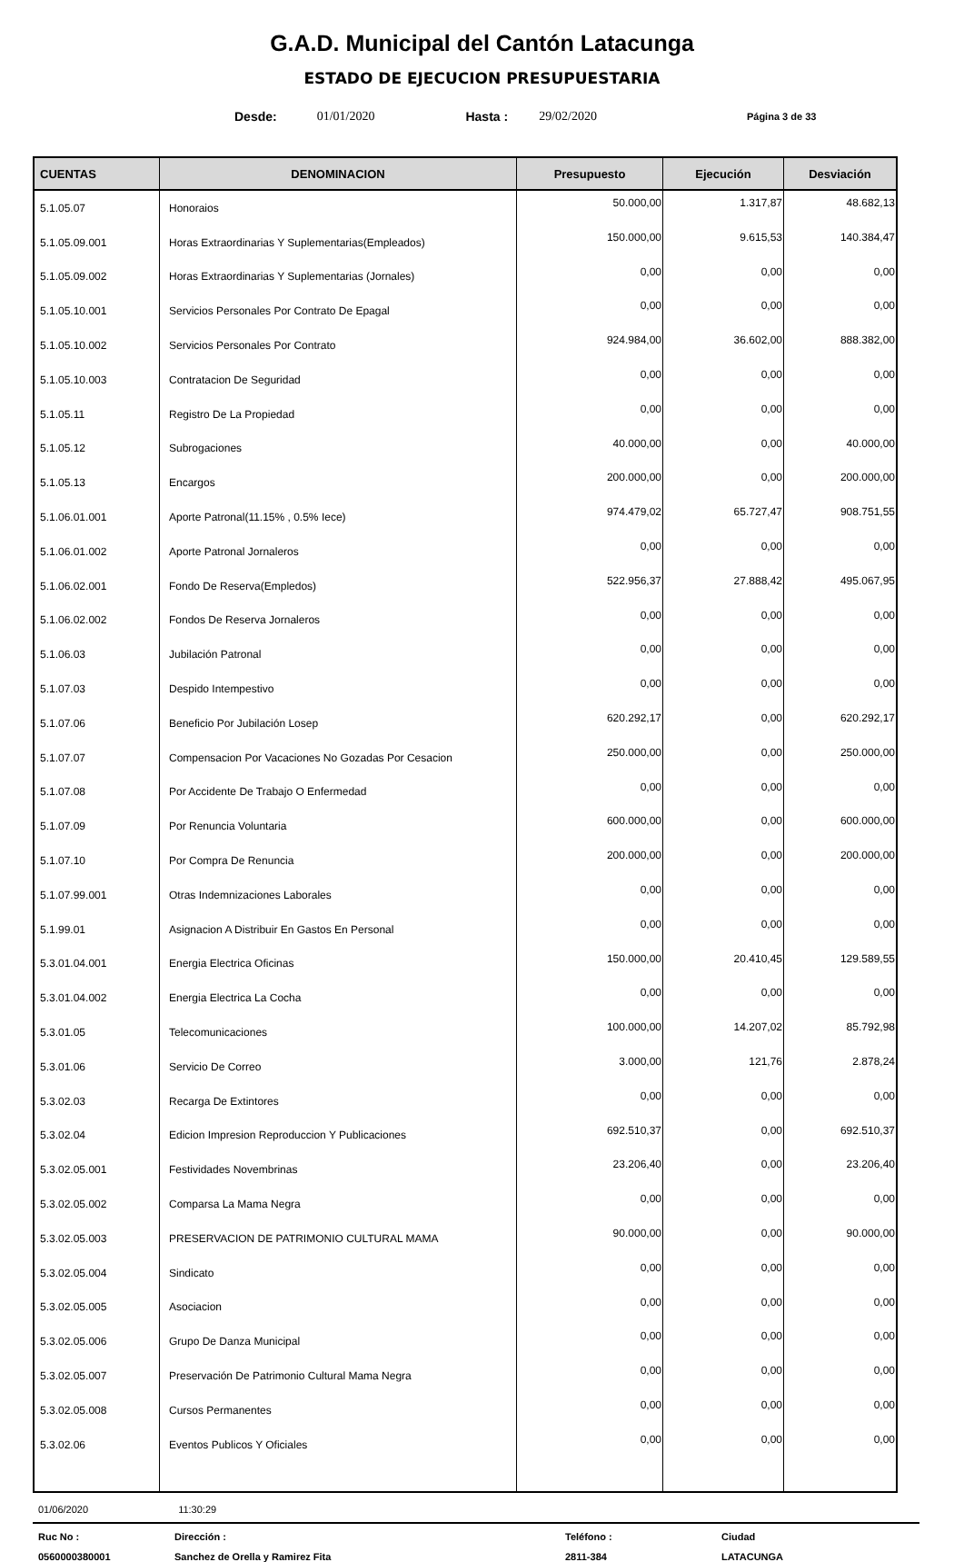G.A.D. Municipal del Cantón Latacunga
ESTADO DE EJECUCION PRESUPUESTARIA
Desde: 01/01/2020 Hasta : 29/02/2020 Página 3 de 33
| CUENTAS | DENOMINACION | Presupuesto | Ejecución | Desviación |
| --- | --- | --- | --- | --- |
| 5.1.05.07 | Honoraios | 50.000,00 | 1.317,87 | 48.682,13 |
| 5.1.05.09.001 | Horas Extraordinarias Y Suplementarias(Empleados) | 150.000,00 | 9.615,53 | 140.384,47 |
| 5.1.05.09.002 | Horas Extraordinarias Y Suplementarias (Jornales) | 0,00 | 0,00 | 0,00 |
| 5.1.05.10.001 | Servicios Personales Por Contrato De Epagal | 0,00 | 0,00 | 0,00 |
| 5.1.05.10.002 | Servicios Personales Por Contrato | 924.984,00 | 36.602,00 | 888.382,00 |
| 5.1.05.10.003 | Contratacion De Seguridad | 0,00 | 0,00 | 0,00 |
| 5.1.05.11 | Registro De La Propiedad | 0,00 | 0,00 | 0,00 |
| 5.1.05.12 | Subrogaciones | 40.000,00 | 0,00 | 40.000,00 |
| 5.1.05.13 | Encargos | 200.000,00 | 0,00 | 200.000,00 |
| 5.1.06.01.001 | Aporte Patronal(11.15% , 0.5% Iece) | 974.479,02 | 65.727,47 | 908.751,55 |
| 5.1.06.01.002 | Aporte Patronal Jornaleros | 0,00 | 0,00 | 0,00 |
| 5.1.06.02.001 | Fondo De Reserva(Empledos) | 522.956,37 | 27.888,42 | 495.067,95 |
| 5.1.06.02.002 | Fondos De Reserva Jornaleros | 0,00 | 0,00 | 0,00 |
| 5.1.06.03 | Jubilación Patronal | 0,00 | 0,00 | 0,00 |
| 5.1.07.03 | Despido Intempestivo | 0,00 | 0,00 | 0,00 |
| 5.1.07.06 | Beneficio Por Jubilación Losep | 620.292,17 | 0,00 | 620.292,17 |
| 5.1.07.07 | Compensacion Por Vacaciones No Gozadas Por Cesacion | 250.000,00 | 0,00 | 250.000,00 |
| 5.1.07.08 | Por Accidente De Trabajo O Enfermedad | 0,00 | 0,00 | 0,00 |
| 5.1.07.09 | Por Renuncia Voluntaria | 600.000,00 | 0,00 | 600.000,00 |
| 5.1.07.10 | Por Compra De Renuncia | 200.000,00 | 0,00 | 200.000,00 |
| 5.1.07.99.001 | Otras Indemnizaciones Laborales | 0,00 | 0,00 | 0,00 |
| 5.1.99.01 | Asignacion A Distribuir En Gastos En Personal | 0,00 | 0,00 | 0,00 |
| 5.3.01.04.001 | Energia Electrica Oficinas | 150.000,00 | 20.410,45 | 129.589,55 |
| 5.3.01.04.002 | Energia Electrica La Cocha | 0,00 | 0,00 | 0,00 |
| 5.3.01.05 | Telecomunicaciones | 100.000,00 | 14.207,02 | 85.792,98 |
| 5.3.01.06 | Servicio De Correo | 3.000,00 | 121,76 | 2.878,24 |
| 5.3.02.03 | Recarga De Extintores | 0,00 | 0,00 | 0,00 |
| 5.3.02.04 | Edicion Impresion Reproduccion Y Publicaciones | 692.510,37 | 0,00 | 692.510,37 |
| 5.3.02.05.001 | Festividades Novembrinas | 23.206,40 | 0,00 | 23.206,40 |
| 5.3.02.05.002 | Comparsa La Mama Negra | 0,00 | 0,00 | 0,00 |
| 5.3.02.05.003 | PRESERVACION DE PATRIMONIO CULTURAL MAMA | 90.000,00 | 0,00 | 90.000,00 |
| 5.3.02.05.004 | Sindicato | 0,00 | 0,00 | 0,00 |
| 5.3.02.05.005 | Asociacion | 0,00 | 0,00 | 0,00 |
| 5.3.02.05.006 | Grupo De Danza Municipal | 0,00 | 0,00 | 0,00 |
| 5.3.02.05.007 | Preservación De Patrimonio Cultural Mama Negra | 0,00 | 0,00 | 0,00 |
| 5.3.02.05.008 | Cursos Permanentes | 0,00 | 0,00 | 0,00 |
| 5.3.02.06 | Eventos Publicos Y Oficiales | 0,00 | 0,00 | 0,00 |
01/06/2020 11:30:29
Ruc No :
Dirección :
Teléfono :
Ciudad
0560000380001
Sanchez de Orella y Ramirez Fita
2811-384
LATACUNGA